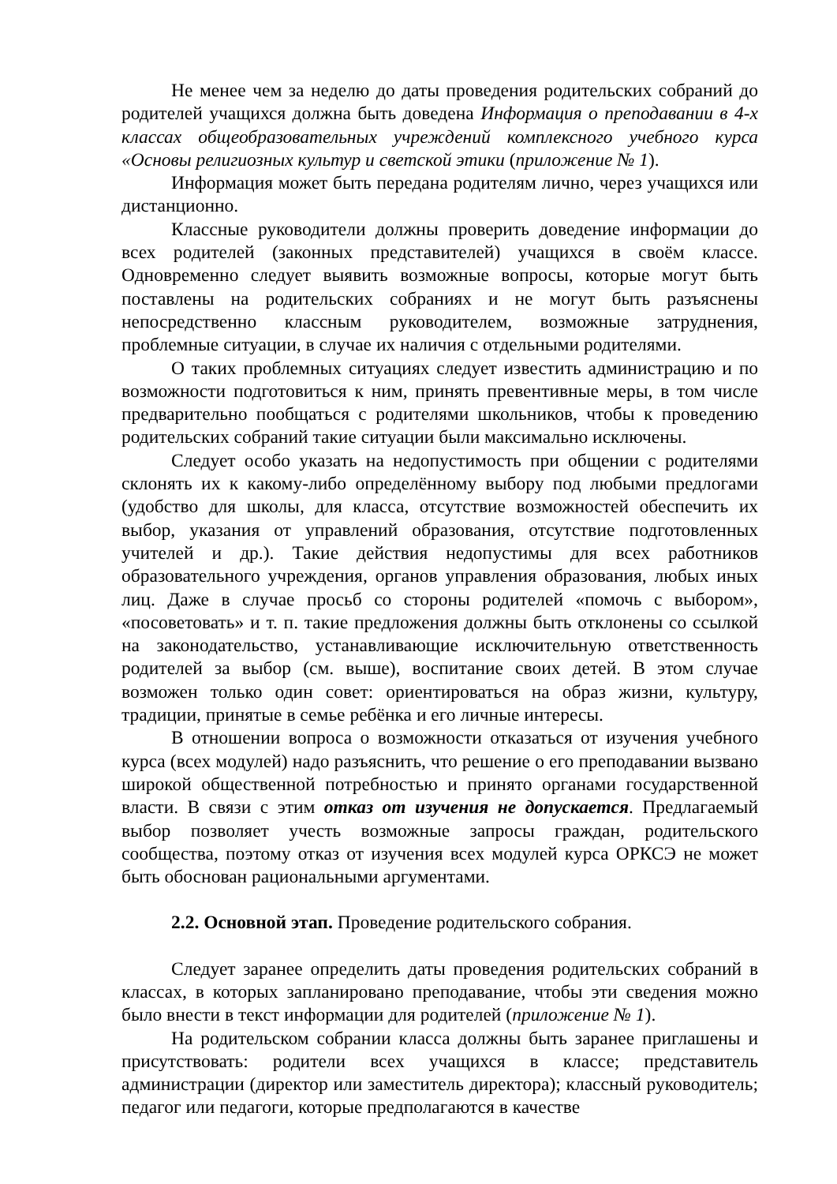Не менее чем за неделю до даты проведения родительских собраний до родителей учащихся должна быть доведена Информация о преподавании в 4-х классах общеобразовательных учреждений комплексного учебного курса «Основы религиозных культур и светской этики (приложение № 1).
Информация может быть передана родителям лично, через учащихся или дистанционно.
Классные руководители должны проверить доведение информации до всех родителей (законных представителей) учащихся в своём классе. Одновременно следует выявить возможные вопросы, которые могут быть поставлены на родительских собраниях и не могут быть разъяснены непосредственно классным руководителем, возможные затруднения, проблемные ситуации, в случае их наличия с отдельными родителями.
О таких проблемных ситуациях следует известить администрацию и по возможности подготовиться к ним, принять превентивные меры, в том числе предварительно пообщаться с родителями школьников, чтобы к проведению родительских собраний такие ситуации были максимально исключены.
Следует особо указать на недопустимость при общении с родителями склонять их к какому-либо определённому выбору под любыми предлогами (удобство для школы, для класса, отсутствие возможностей обеспечить их выбор, указания от управлений образования, отсутствие подготовленных учителей и др.). Такие действия недопустимы для всех работников образовательного учреждения, органов управления образования, любых иных лиц. Даже в случае просьб со стороны родителей «помочь с выбором», «посоветовать» и т. п. такие предложения должны быть отклонены со ссылкой на законодательство, устанавливающие исключительную ответственность родителей за выбор (см. выше), воспитание своих детей. В этом случае возможен только один совет: ориентироваться на образ жизни, культуру, традиции, принятые в семье ребёнка и его личные интересы.
В отношении вопроса о возможности отказаться от изучения учебного курса (всех модулей) надо разъяснить, что решение о его преподавании вызвано широкой общественной потребностью и принято органами государственной власти. В связи с этим отказ от изучения не допускается. Предлагаемый выбор позволяет учесть возможные запросы граждан, родительского сообщества, поэтому отказ от изучения всех модулей курса ОРКСЭ не может быть обоснован рациональными аргументами.
2.2. Основной этап. Проведение родительского собрания.
Следует заранее определить даты проведения родительских собраний в классах, в которых запланировано преподавание, чтобы эти сведения можно было внести в текст информации для родителей (приложение № 1).
На родительском собрании класса должны быть заранее приглашены и присутствовать: родители всех учащихся в классе; представитель администрации (директор или заместитель директора); классный руководитель; педагог или педагоги, которые предполагаются в качестве